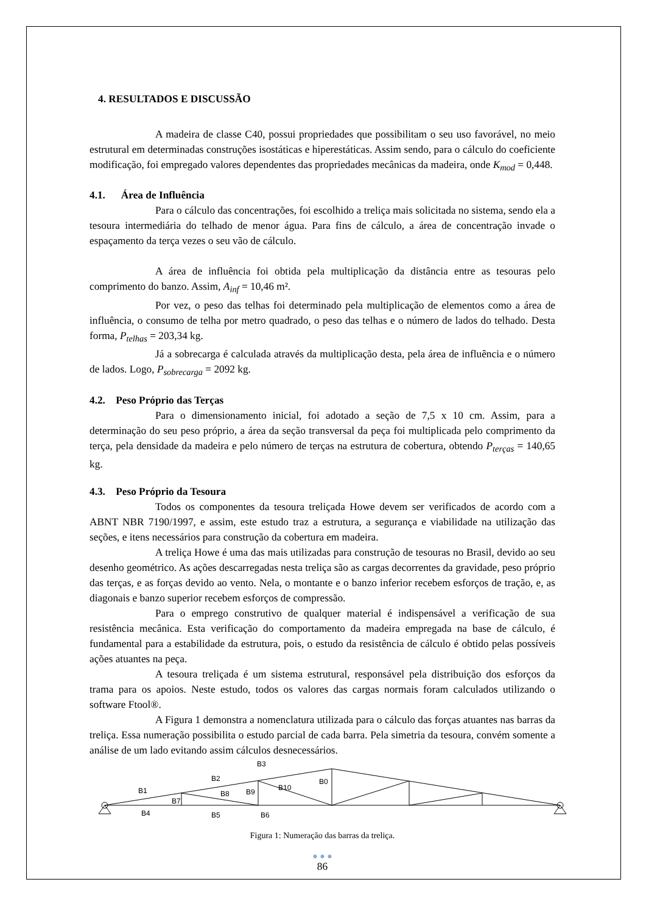4. RESULTADOS E DISCUSSÃO
A madeira de classe C40, possui propriedades que possibilitam o seu uso favorável, no meio estrutural em determinadas construções isostáticas e hiperestáticas. Assim sendo, para o cálculo do coeficiente modificação, foi empregado valores dependentes das propriedades mecânicas da madeira, onde K<sub>mod</sub> = 0,448.
4.1. Área de Influência
Para o cálculo das concentrações, foi escolhido a treliça mais solicitada no sistema, sendo ela a tesoura intermediária do telhado de menor água. Para fins de cálculo, a área de concentração invade o espaçamento da terça vezes o seu vão de cálculo.
A área de influência foi obtida pela multiplicação da distância entre as tesouras pelo comprimento do banzo. Assim, A<sub>inf</sub> = 10,46 m².
Por vez, o peso das telhas foi determinado pela multiplicação de elementos como a área de influência, o consumo de telha por metro quadrado, o peso das telhas e o número de lados do telhado. Desta forma, P<sub>telhas</sub> = 203,34 kg.
Já a sobrecarga é calculada através da multiplicação desta, pela área de influência e o número de lados. Logo, P<sub>sobrecarga</sub> = 2092 kg.
4.2. Peso Próprio das Terças
Para o dimensionamento inicial, foi adotado a seção de 7,5 x 10 cm. Assim, para a determinação do seu peso próprio, a área da seção transversal da peça foi multiplicada pelo comprimento da terça, pela densidade da madeira e pelo número de terças na estrutura de cobertura, obtendo P<sub>terças</sub> = 140,65 kg.
4.3. Peso Próprio da Tesoura
Todos os componentes da tesoura treliçada Howe devem ser verificados de acordo com a ABNT NBR 7190/1997, e assim, este estudo traz a estrutura, a segurança e viabilidade na utilização das seções, e itens necessários para construção da cobertura em madeira.
A treliça Howe é uma das mais utilizadas para construção de tesouras no Brasil, devido ao seu desenho geométrico. As ações descarregadas nesta treliça são as cargas decorrentes da gravidade, peso próprio das terças, e as forças devido ao vento. Nela, o montante e o banzo inferior recebem esforços de tração, e, as diagonais e banzo superior recebem esforços de compressão.
Para o emprego construtivo de qualquer material é indispensável a verificação de sua resistência mecânica. Esta verificação do comportamento da madeira empregada na base de cálculo, é fundamental para a estabilidade da estrutura, pois, o estudo da resistência de cálculo é obtido pelas possíveis ações atuantes na peça.
A tesoura treliçada é um sistema estrutural, responsável pela distribuição dos esforços da trama para os apoios. Neste estudo, todos os valores das cargas normais foram calculados utilizando o software Ftool®.
A Figura 1 demonstra a nomenclatura utilizada para o cálculo das forças atuantes nas barras da treliça. Essa numeração possibilita o estudo parcial de cada barra. Pela simetria da tesoura, convém somente a análise de um lado evitando assim cálculos desnecessários.
B3
B2
B1
B8
B9
B10
B0
B7
B4
B5
B6
Figura 1: Numeração das barras da treliça.
● ● ●
86